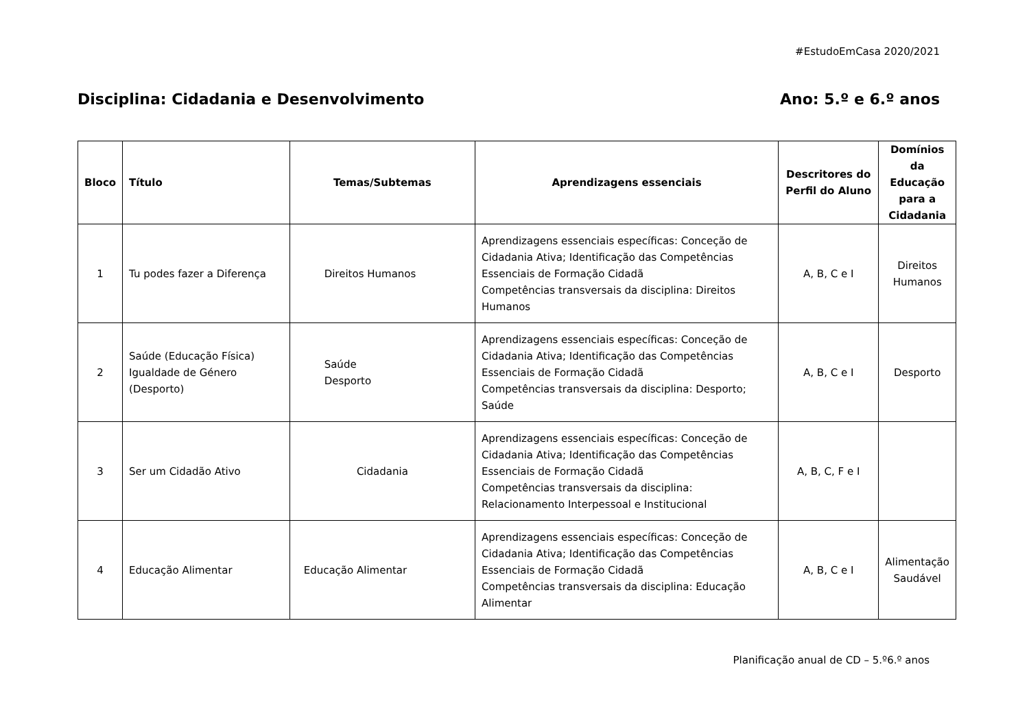#EstudoEmCasa 2020/2021
Disciplina: Cidadania e Desenvolvimento Ano: 5.º e 6.º anos
| Bloco | Título | Temas/Subtemas | Aprendizagens essenciais | Descritores do Perfil do Aluno | Domínios da Educação para a Cidadania |
| --- | --- | --- | --- | --- | --- |
| 1 | Tu podes fazer a Diferença | Direitos Humanos | Aprendizagens essenciais específicas: Conceção de Cidadania Ativa; Identificação das Competências Essenciais de Formação Cidadã Competências transversais da disciplina: Direitos Humanos | A, B, C e I | Direitos Humanos |
| 2 | Saúde (Educação Física) Igualdade de Género (Desporto) | Saúde Desporto | Aprendizagens essenciais específicas: Conceção de Cidadania Ativa; Identificação das Competências Essenciais de Formação Cidadã Competências transversais da disciplina: Desporto; Saúde | A, B, C e I | Desporto |
| 3 | Ser um Cidadão Ativo | Cidadania | Aprendizagens essenciais específicas: Conceção de Cidadania Ativa; Identificação das Competências Essenciais de Formação Cidadã Competências transversais da disciplina: Relacionamento Interpessoal e Institucional | A, B, C, F e I | |
| 4 | Educação Alimentar | Educação Alimentar | Aprendizagens essenciais específicas: Conceção de Cidadania Ativa; Identificação das Competências Essenciais de Formação Cidadã Competências transversais da disciplina: Educação Alimentar | A, B, C e I | Alimentação Saudável |
Planificação anual de CD – 5.º6.º anos